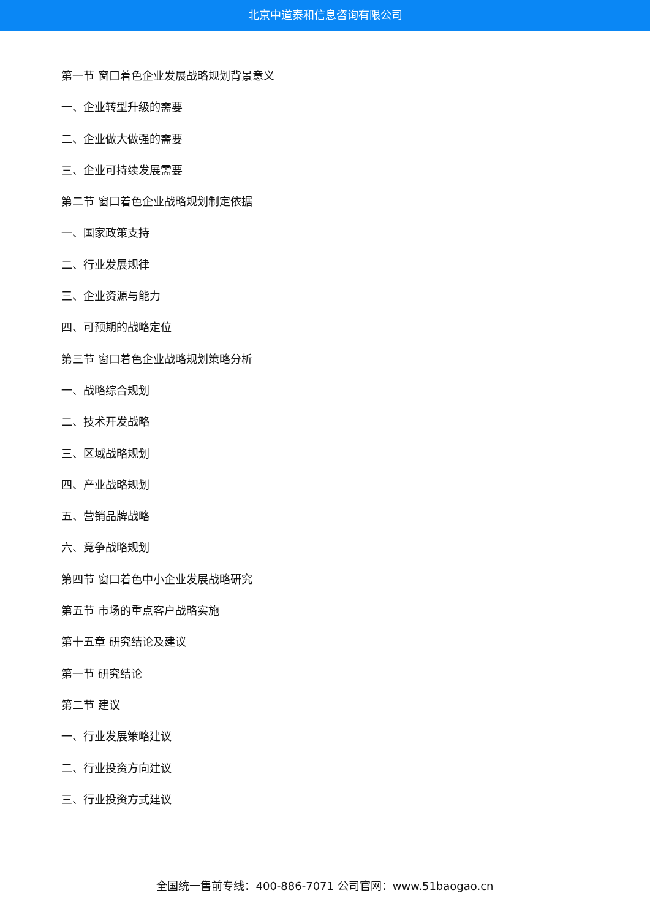北京中道泰和信息咨询有限公司
第一节 窗口着色企业发展战略规划背景意义
一、企业转型升级的需要
二、企业做大做强的需要
三、企业可持续发展需要
第二节 窗口着色企业战略规划制定依据
一、国家政策支持
二、行业发展规律
三、企业资源与能力
四、可预期的战略定位
第三节 窗口着色企业战略规划策略分析
一、战略综合规划
二、技术开发战略
三、区域战略规划
四、产业战略规划
五、营销品牌战略
六、竞争战略规划
第四节 窗口着色中小企业发展战略研究
第五节 市场的重点客户战略实施
第十五章 研究结论及建议
第一节 研究结论
第二节 建议
一、行业发展策略建议
二、行业投资方向建议
三、行业投资方式建议
全国统一售前专线：400-886-7071 公司官网：www.51baogao.cn